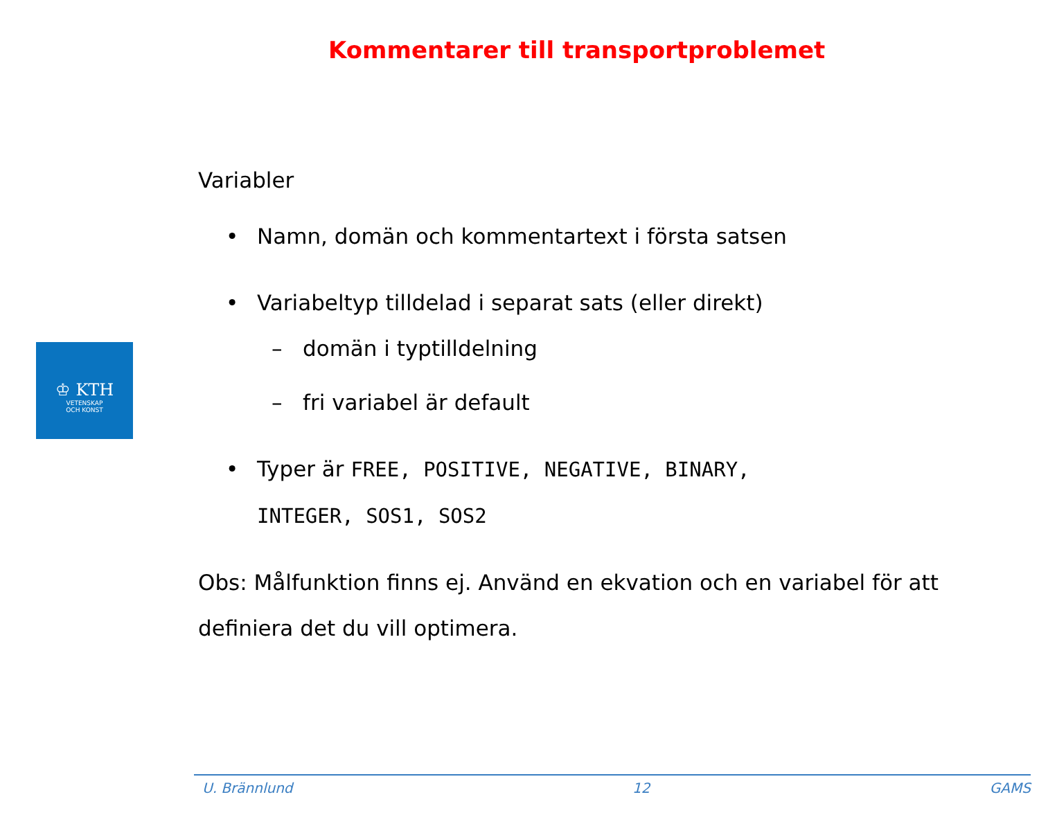Kommentarer till transportproblemet
♔ KTH
VETENSKAP
OCH KONST
Variabler
• Namn, domän och kommentartext i första satsen
• Variabeltyp tilldelad i separat sats (eller direkt)
– domän i typtilldelning
– fri variabel är default
• Typer är FREE, POSITIVE, NEGATIVE, BINARY,
INTEGER, SOS1, SOS2
Obs: Målfunktion finns ej. Använd en ekvation och en variabel för att definiera det du vill optimera.
U. Brännlund 12 GAMS